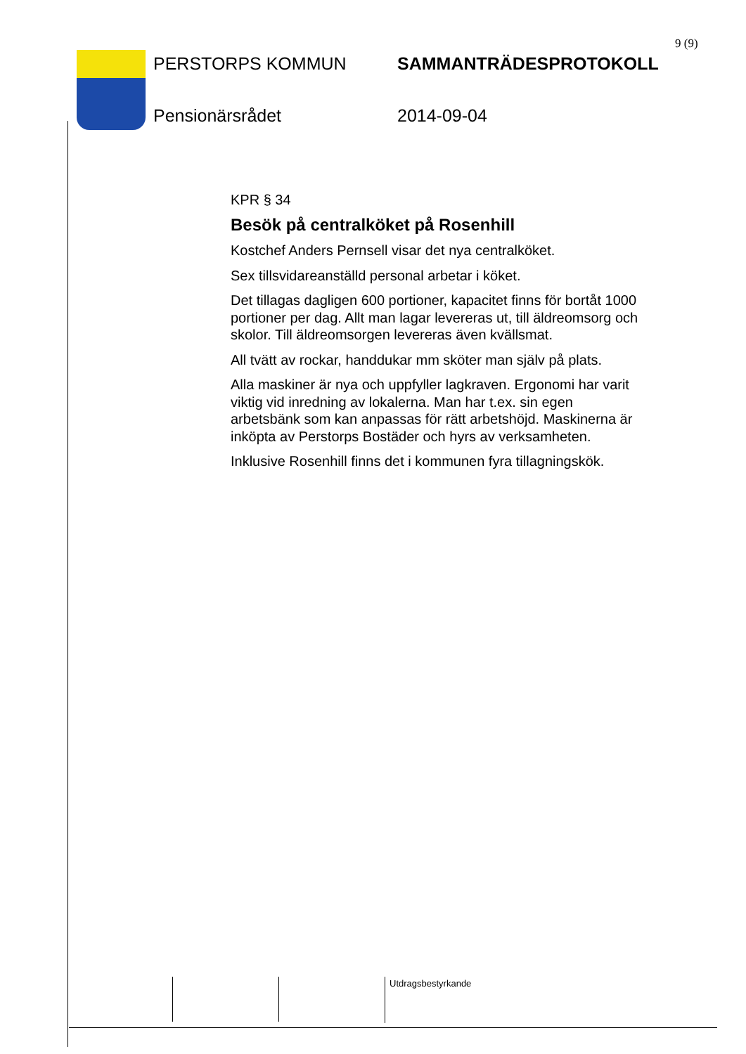9 (9)
PERSTORPS KOMMUN SAMMANTRÄDESPROTOKOLL
Pensionärsrådet 2014-09-04
KPR § 34
Besök på centralköket på Rosenhill
Kostchef Anders Pernsell visar det nya centralköket.
Sex tillsvidareanställd personal arbetar i köket.
Det tillagas dagligen 600 portioner, kapacitet finns för bortåt 1000 portioner per dag. Allt man lagar levereras ut, till äldreomsorg och skolor. Till äldreomsorgen levereras även kvällsmat.
All tvätt av rockar, handdukar mm sköter man själv på plats.
Alla maskiner är nya och uppfyller lagkraven. Ergonomi har varit viktig vid inredning av lokalerna. Man har t.ex. sin egen arbetsbänk som kan anpassas för rätt arbetshöjd. Maskinerna är inköpta av Perstorps Bostäder och hyrs av verksamheten.
Inklusive Rosenhill finns det i kommunen fyra tillagningskök.
Utdragsbestyrkande